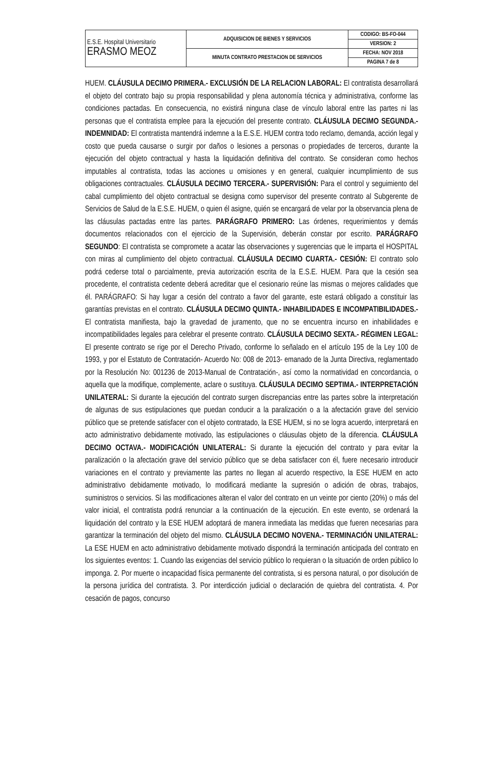| E.S.E. Hospital Universitario ERASMO MEOZ | ADQUISICION DE BIENES Y SERVICIOS | CODIGO: BS-FO-044 |
| | | VERSION: 2 |
| | MINUTA CONTRATO PRESTACION DE SERVICIOS | FECHA: NOV 2018 |
| | | PAGINA 7 de 8 |
HUEM. CLÁUSULA DECIMO PRIMERA.- EXCLUSIÓN DE LA RELACION LABORAL: El contratista desarrollará el objeto del contrato bajo su propia responsabilidad y plena autonomía técnica y administrativa, conforme las condiciones pactadas. En consecuencia, no existirá ninguna clase de vínculo laboral entre las partes ni las personas que el contratista emplee para la ejecución del presente contrato. CLÁUSULA DECIMO SEGUNDA.- INDEMNIDAD: El contratista mantendrá indemne a la E.S.E. HUEM contra todo reclamo, demanda, acción legal y costo que pueda causarse o surgir por daños o lesiones a personas o propiedades de terceros, durante la ejecución del objeto contractual y hasta la liquidación definitiva del contrato. Se consideran como hechos imputables al contratista, todas las acciones u omisiones y en general, cualquier incumplimiento de sus obligaciones contractuales. CLÁUSULA DECIMO TERCERA.- SUPERVISIÓN: Para el control y seguimiento del cabal cumplimiento del objeto contractual se designa como supervisor del presente contrato al Subgerente de Servicios de Salud de la E.S.E. HUEM, o quien él asigne, quién se encargará de velar por la observancia plena de las cláusulas pactadas entre las partes. PARÁGRAFO PRIMERO: Las órdenes, requerimientos y demás documentos relacionados con el ejercicio de la Supervisión, deberán constar por escrito. PARÁGRAFO SEGUNDO: El contratista se compromete a acatar las observaciones y sugerencias que le imparta el HOSPITAL con miras al cumplimiento del objeto contractual. CLÁUSULA DECIMO CUARTA.- CESIÓN: El contrato solo podrá cederse total o parcialmente, previa autorización escrita de la E.S.E. HUEM. Para que la cesión sea procedente, el contratista cedente deberá acreditar que el cesionario reúne las mismas o mejores calidades que él. PARÁGRAFO: Si hay lugar a cesión del contrato a favor del garante, este estará obligado a constituir las garantías previstas en el contrato. CLÁUSULA DECIMO QUINTA.- INHABILIDADES E INCOMPATIBILIDADES.- El contratista manifiesta, bajo la gravedad de juramento, que no se encuentra incurso en inhabilidades e incompatibilidades legales para celebrar el presente contrato. CLÁUSULA DECIMO SEXTA.- RÉGIMEN LEGAL: El presente contrato se rige por el Derecho Privado, conforme lo señalado en el artículo 195 de la Ley 100 de 1993, y por el Estatuto de Contratación- Acuerdo No: 008 de 2013- emanado de la Junta Directiva, reglamentado por la Resolución No: 001236 de 2013-Manual de Contratación-, así como la normatividad en concordancia, o aquella que la modifique, complemente, aclare o sustituya. CLÁUSULA DECIMO SEPTIMA.- INTERPRETACIÓN UNILATERAL: Si durante la ejecución del contrato surgen discrepancias entre las partes sobre la interpretación de algunas de sus estipulaciones que puedan conducir a la paralización o a la afectación grave del servicio público que se pretende satisfacer con el objeto contratado, la ESE HUEM, si no se logra acuerdo, interpretará en acto administrativo debidamente motivado, las estipulaciones o cláusulas objeto de la diferencia. CLÁUSULA DECIMO OCTAVA.- MODIFICACIÓN UNILATERAL: Si durante la ejecución del contrato y para evitar la paralización o la afectación grave del servicio público que se deba satisfacer con él, fuere necesario introducir variaciones en el contrato y previamente las partes no llegan al acuerdo respectivo, la ESE HUEM en acto administrativo debidamente motivado, lo modificará mediante la supresión o adición de obras, trabajos, suministros o servicios. Si las modificaciones alteran el valor del contrato en un veinte por ciento (20%) o más del valor inicial, el contratista podrá renunciar a la continuación de la ejecución. En este evento, se ordenará la liquidación del contrato y la ESE HUEM adoptará de manera inmediata las medidas que fueren necesarias para garantizar la terminación del objeto del mismo. CLÁUSULA DECIMO NOVENA.- TERMINACIÓN UNILATERAL: La ESE HUEM en acto administrativo debidamente motivado dispondrá la terminación anticipada del contrato en los siguientes eventos: 1. Cuando las exigencias del servicio público lo requieran o la situación de orden público lo imponga. 2. Por muerte o incapacidad física permanente del contratista, si es persona natural, o por disolución de la persona jurídica del contratista. 3. Por interdicción judicial o declaración de quiebra del contratista. 4. Por cesación de pagos, concurso